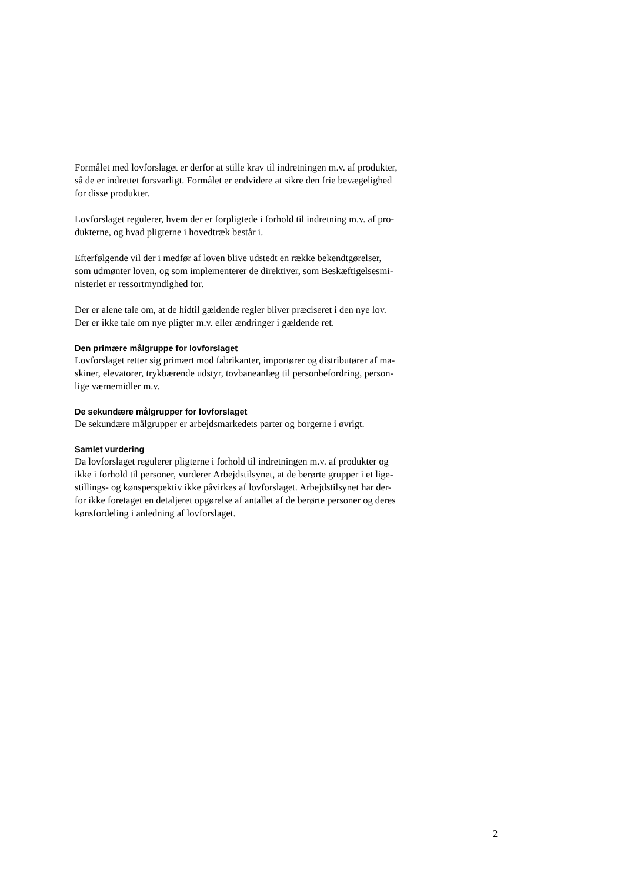Formålet med lovforslaget er derfor at stille krav til indretningen m.v. af produkter,
så de er indrettet forsvarligt. Formålet er endvidere at sikre den frie bevægelighed
for disse produkter.
Lovforslaget regulerer, hvem der er forpligtede i forhold til indretning m.v. af pro-
dukterne, og hvad pligterne i hovedtræk består i.
Efterfølgende vil der i medfør af loven blive udstedt en række bekendtgørelser,
som udmønter loven, og som implementerer de direktiver, som Beskæftigelsesmi-
nisteriet er ressortmyndighed for.
Der er alene tale om, at de hidtil gældende regler bliver præciseret i den nye lov.
Der er ikke tale om nye pligter m.v. eller ændringer i gældende ret.
Den primære målgruppe for lovforslaget
Lovforslaget retter sig primært mod fabrikanter, importører og distributører af ma-
skiner, elevatorer, trykbærende udstyr, tovbaneanlæg til personbefordring, person-
lige værnemidler m.v.
De sekundære målgrupper for lovforslaget
De sekundære målgrupper er arbejdsmarkedets parter og borgerne i øvrigt.
Samlet vurdering
Da lovforslaget regulerer pligterne i forhold til indretningen m.v. af produkter og
ikke i forhold til personer, vurderer Arbejdstilsynet, at de berørte grupper i et lige-
stillings- og kønsperspektiv ikke påvirkes af lovforslaget. Arbejdstilsynet har der-
for ikke foretaget en detaljeret opgørelse af antallet af de berørte personer og deres
kønsfordeling i anledning af lovforslaget.
2